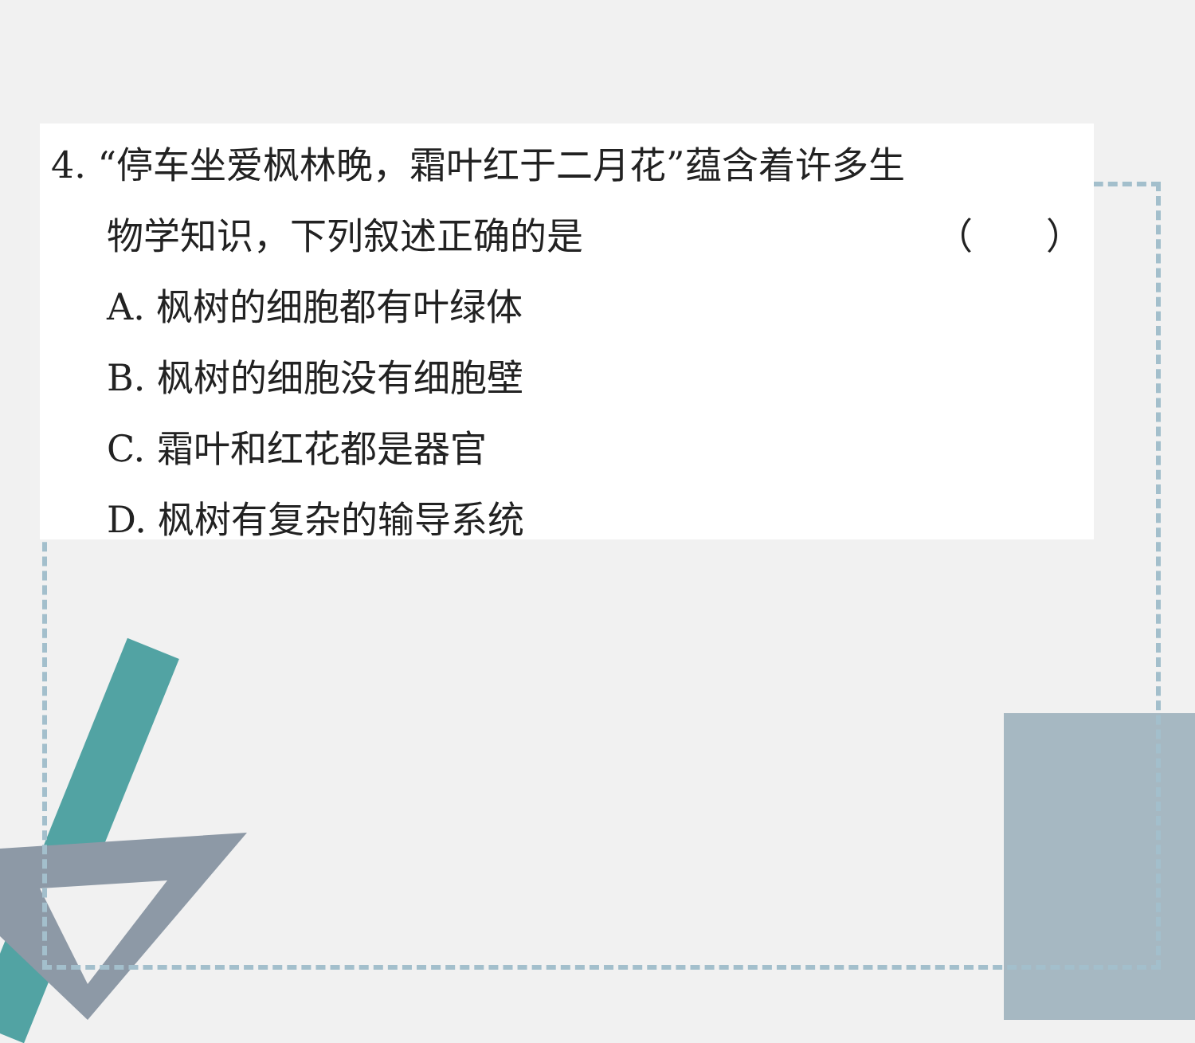4. “停车坐爱枫林晚，霜叶红于二月花”蕴含着许多生
物学知识，下列叙述正确的是 （　　）
A. 枫树的细胞都有叶绿体
B. 枫树的细胞没有细胞壁
C. 霜叶和红花都是器官
D. 枫树有复杂的输导系统